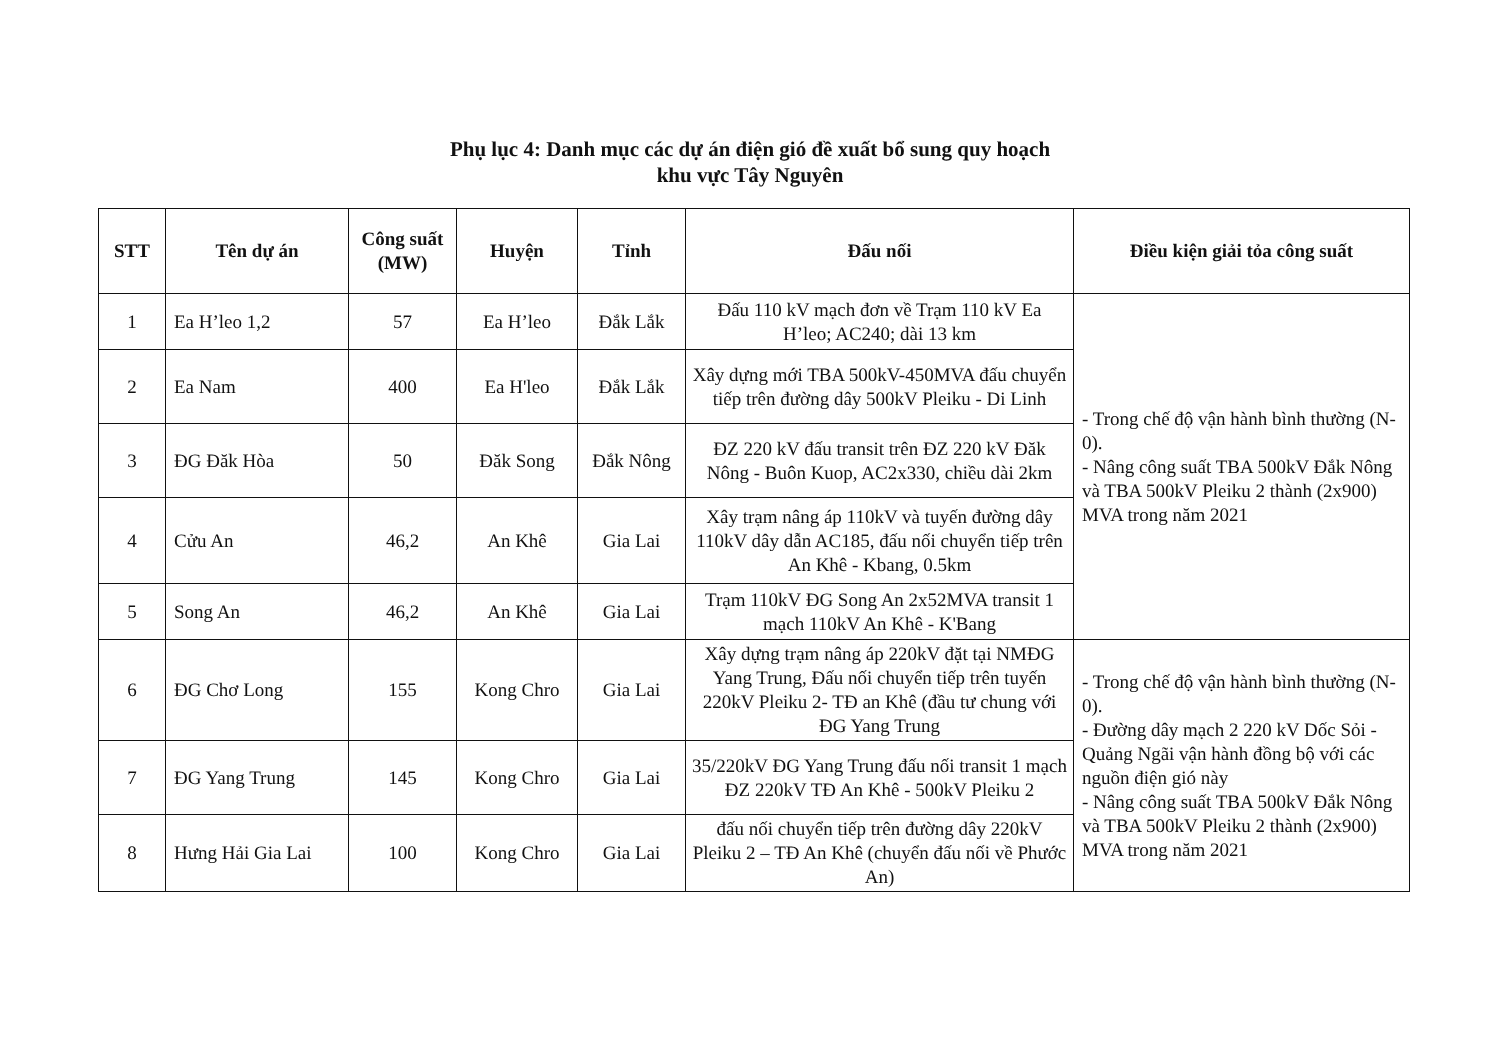Phụ lục 4: Danh mục các dự án điện gió đề xuất bổ sung quy hoạch
khu vực Tây Nguyên
| STT | Tên dự án | Công suất (MW) | Huyện | Tỉnh | Đấu nối | Điều kiện giải tỏa công suất |
| --- | --- | --- | --- | --- | --- | --- |
| 1 | Ea H’leo 1,2 | 57 | Ea H’leo | Đắk Lắk | Đấu 110 kV mạch đơn về Trạm 110 kV Ea H’leo; AC240; dài 13 km | - Trong chế độ vận hành bình thường (N-0). - Nâng công suất TBA 500kV Đắk Nông và TBA 500kV Pleiku 2 thành (2x900) MVA trong năm 2021 |
| 2 | Ea Nam | 400 | Ea H'leo | Đắk Lắk | Xây dựng mới TBA 500kV-450MVA đấu chuyển tiếp trên đường dây 500kV Pleiku - Di Linh | |
| 3 | ĐG Đăk Hòa | 50 | Đăk Song | Đắk Nông | ĐZ 220 kV đấu transit trên ĐZ 220 kV Đăk Nông - Buôn Kuop, AC2x330, chiều dài 2km | |
| 4 | Cửu An | 46,2 | An Khê | Gia Lai | Xây trạm nâng áp 110kV và tuyến đường dây 110kV dây dẫn AC185, đấu nối chuyển tiếp trên An Khê - Kbang, 0.5km | |
| 5 | Song An | 46,2 | An Khê | Gia Lai | Trạm 110kV ĐG Song An 2x52MVA transit 1 mạch 110kV An Khê - K'Bang | |
| 6 | ĐG Chơ Long | 155 | Kong Chro | Gia Lai | Xây dựng trạm nâng áp 220kV đặt tại NMĐG Yang Trung, Đấu nối chuyển tiếp trên tuyến 220kV Pleiku 2- TĐ an Khê (đầu tư chung với ĐG Yang Trung | - Trong chế độ vận hành bình thường (N-0). - Đường dây mạch 2 220 kV Dốc Sỏi - Quảng Ngãi vận hành đồng bộ với các nguồn điện gió này - Nâng công suất TBA 500kV Đắk Nông và TBA 500kV Pleiku 2 thành (2x900) MVA trong năm 2021 |
| 7 | ĐG Yang Trung | 145 | Kong Chro | Gia Lai | 35/220kV ĐG Yang Trung đấu nối transit 1 mạch ĐZ 220kV TĐ An Khê - 500kV Pleiku 2 | |
| 8 | Hưng Hải Gia Lai | 100 | Kong Chro | Gia Lai | đấu nối chuyển tiếp trên đường dây 220kV Pleiku 2 – TĐ An Khê (chuyển đấu nối về Phước An) | |